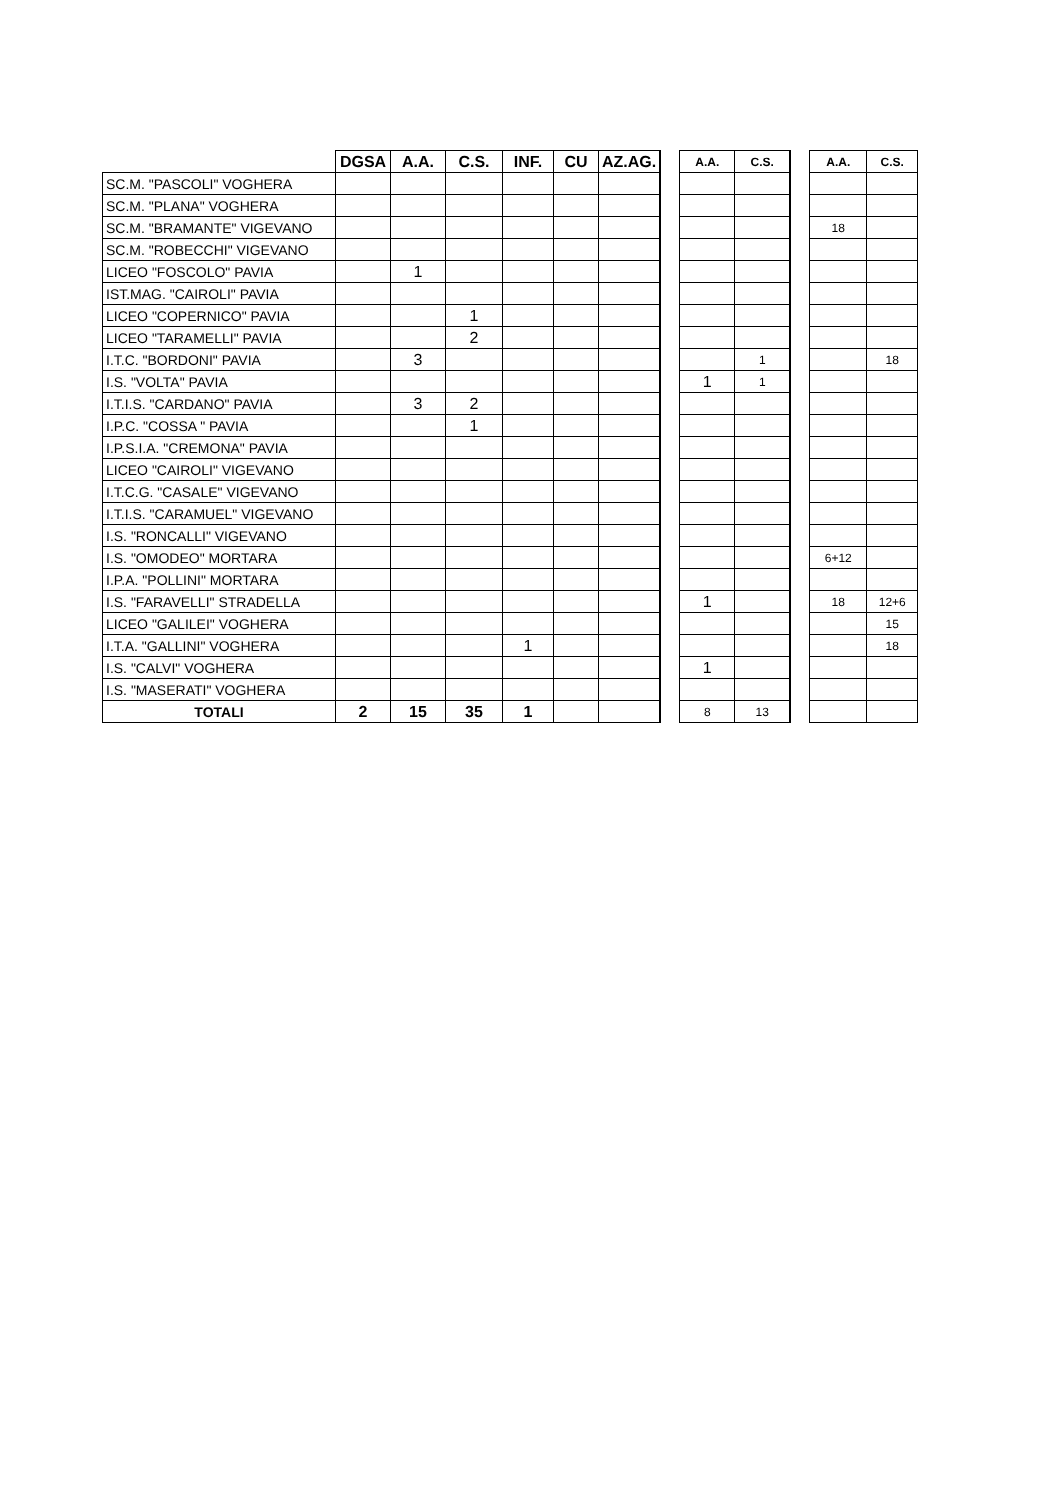| | DGSA | A.A. | C.S. | INF. | CU | AZ.AG. | | A.A. | C.S. | | A.A. | C.S. |
| SC.M. "PASCOLI" VOGHERA | | | | | | | | | | | | |
| SC.M. "PLANA" VOGHERA | | | | | | | | | | | | |
| SC.M. "BRAMANTE" VIGEVANO | | | | | | | | | | | 18 | |
| SC.M. "ROBECCHI" VIGEVANO | | | | | | | | | | | | |
| LICEO "FOSCOLO" PAVIA | | 1 | | | | | | | | | | |
| IST.MAG. "CAIROLI" PAVIA | | | | | | | | | | | | |
| LICEO "COPERNICO" PAVIA | | | 1 | | | | | | | | | |
| LICEO "TARAMELLI" PAVIA | | | 2 | | | | | | | | | |
| I.T.C. "BORDONI" PAVIA | | 3 | | | | | | | 1 | | | 18 |
| I.S. "VOLTA" PAVIA | | | | | | | | 1 | 1 | | | |
| I.T.I.S. "CARDANO" PAVIA | | 3 | 2 | | | | | | | | | |
| I.P.C. "COSSA " PAVIA | | | 1 | | | | | | | | | |
| I.P.S.I.A. "CREMONA" PAVIA | | | | | | | | | | | | |
| LICEO "CAIROLI" VIGEVANO | | | | | | | | | | | | |
| I.T.C.G. "CASALE" VIGEVANO | | | | | | | | | | | | |
| I.T.I.S. "CARAMUEL" VIGEVANO | | | | | | | | | | | | |
| I.S. "RONCALLI" VIGEVANO | | | | | | | | | | | | |
| I.S. "OMODEO" MORTARA | | | | | | | | | | | 6+12 | |
| I.P.A. "POLLINI" MORTARA | | | | | | | | | | | | |
| I.S. "FARAVELLI" STRADELLA | | | | | | | | 1 | | | 18 | 12+6 |
| LICEO "GALILEI" VOGHERA | | | | | | | | | | | | 15 |
| I.T.A. "GALLINI" VOGHERA | | | | 1 | | | | | | | | 18 |
| I.S. "CALVI" VOGHERA | | | | | | | | 1 | | | | |
| I.S. "MASERATI" VOGHERA | | | | | | | | | | | | |
| TOTALI | 2 | 15 | 35 | 1 | | | | 8 | 13 | | | |